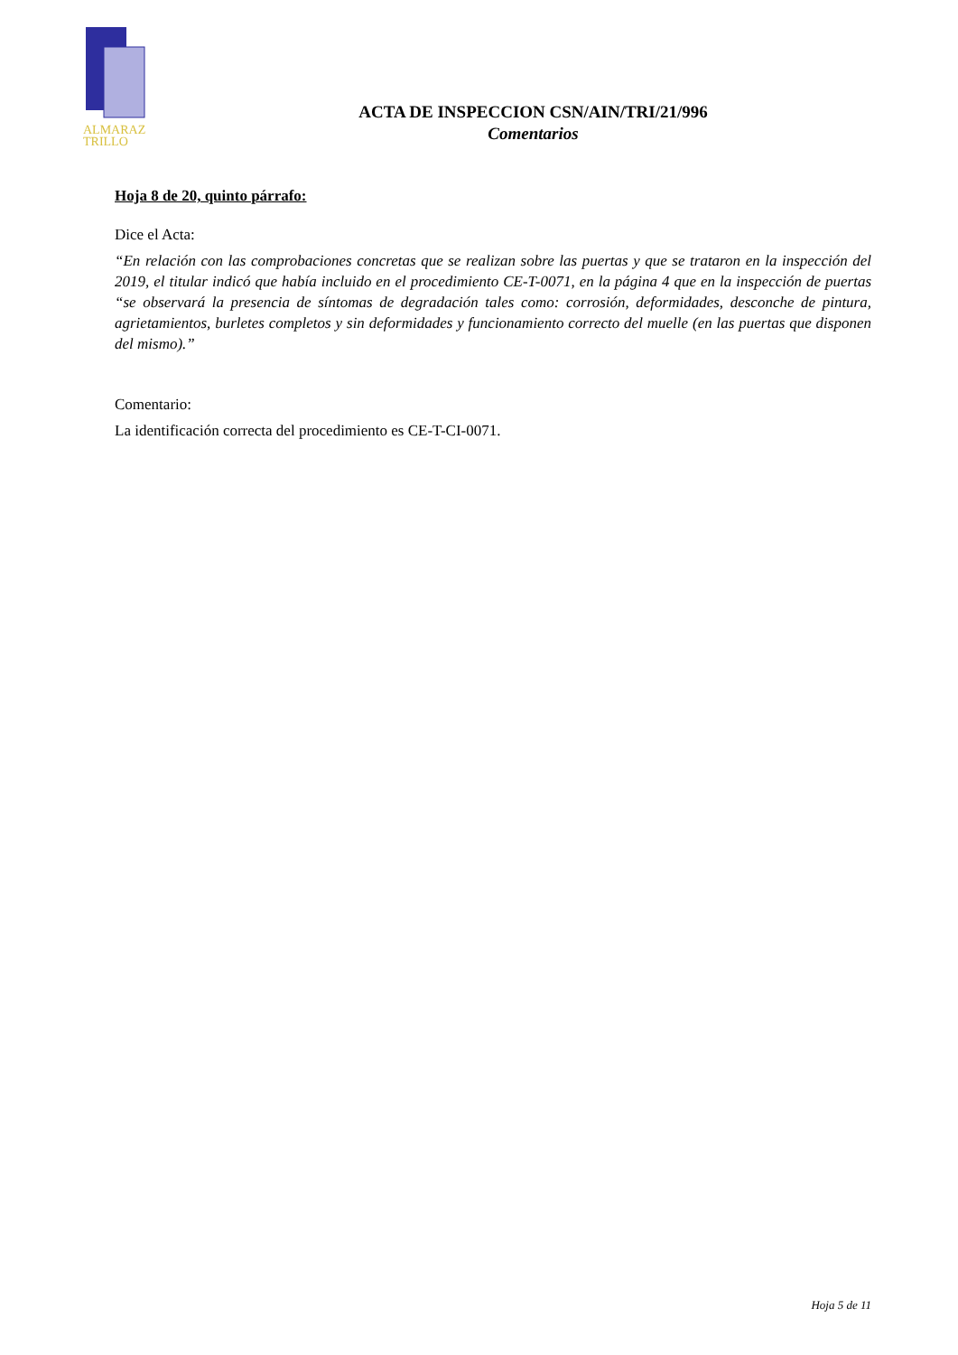ALMARAZ
TRILLO
ACTA DE INSPECCION CSN/AIN/TRI/21/996
Comentarios
Hoja 8 de 20, quinto párrafo:
Dice el Acta:
“En relación con las comprobaciones concretas que se realizan sobre las puertas y que se trataron en la inspección del 2019, el titular indicó que había incluido en el procedimiento CE-T-0071, en la página 4 que en la inspección de puertas “se observará la presencia de síntomas de degradación tales como: corrosión, deformidades, desconche de pintura, agrietamientos, burletes completos y sin deformidades y funcionamiento correcto del muelle (en las puertas que disponen del mismo).”
Comentario:
La identificación correcta del procedimiento es CE-T-CI-0071.
Hoja 5 de 11